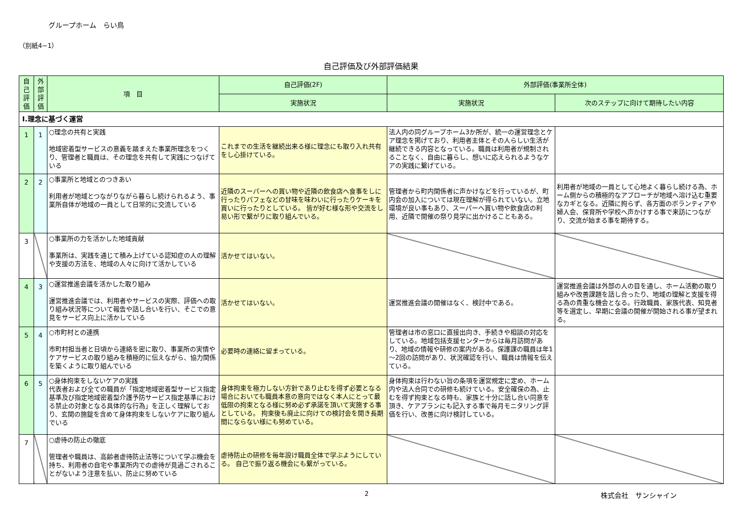グループホーム　らい鳥
（別紙4−1）
自己評価及び外部評価結果
| 自己評価 | 外部評価 | 項 目 | 自己評価(2F) | 外部評価(事業所全体) | |
| --- | --- | --- | --- | --- | --- |
| | | | 実施状況 | 実施状況 | 次のステップに向けて期待したい内容 |
| Ⅰ.理念に基づく運営 | | | | | |
| 1 | 1 | ○理念の共有と実践 地域密着型サービスの意義を踏まえた事業所理念をつくり、管理者と職員は、その理念を共有して実践につなげている | これまでの生活を継続出来る様に理念にも取り入れ共有をし心掛けている。 | 法人内の同グループホーム3か所が、統一の運営理念とケア理念を掲げており、利用者主体とその人らしい生活が継続できる内容となっている。職員は利用者が規制されることなく、自由に暮らし、想いに応えられるようなケアの実践に繋げている。 | |
| 2 | 2 | ○事業所と地域とのつきあい 利用者が地域とつながりながら暮らし続けられるよう、事業所自体が地域の一員として日常的に交流している | 近隣のスーパーへの買い物や近隣の飲食店へ食事をしに行ったりパフェなどの甘味を味わいに行ったりケーキを買いに行ったりとしている。 皆が好む様な形や交流をし易い形で繋がりに取り組んでいる。 | 管理者から町内関係者に声かけなどを行っているが、町内会の加入については現在理解が得られていない。立地環境が良い事もあり、スーパーへ買い物や飲食店の利用、近隣で開催の祭り見学に出かけることもある。 | 利用者が地域の一員として心地よく暮らし続ける為、ホーム側からの積極的なアプローチが地域へ溶け込む重要なカギとなる。近隣に拘らず、各方面のボランティアや婦人会、保育所や学校へ声かけする事で来訪につながり、交流が始まる事を期待する。 |
| 3 | | ○事業所の力を活かした地域貢献 事業所は、実践を通じて積み上げている認知症の人の理解や支援の方法を、地域の人々に向けて活かしている | 活かせてはいない。 | | |
| 4 | 3 | ○運営推進会議を活かした取り組み 運営推進会議では、利用者やサービスの実際、評価への取り組み状況等について報告や話し合いを行い、そこでの意見をサービス向上に活かしている | 活かせてはいない。 | 運営推進会議の開催はなく、検討中である。 | 運営推進会議は外部の人の目を通し、ホーム活動の取り組みや改善課題を話し合ったり、地域の理解と支援を得る為の貴重な機会となる。行政職員、家族代表、知見者等を選定し、早期に会議の開催が開始される事が望まれる。 |
| 5 | 4 | ○市町村との連携 市町村担当者と日頃から連絡を密に取り、事業所の実情やケアサービスの取り組みを積極的に伝えながら、協力関係を築くように取り組んでいる | 必要時の連絡に留まっている。 | 管理者は市の窓口に直接出向き、手続きや相談の対応をしている。地域包括支援センターからは毎月訪問があり、地域の情報や研修の案内がある。保護課の職員は年1～2回の訪問があり、状況確認を行い、職員は情報を伝えている。 | |
| 6 | 5 | ○身体拘束をしないケアの実践 代表者および全ての職員が「指定地域密着型サービス指定基準及び指定地域密着型介護予防サービス指定基準における禁止の対象となる具体的な行為」を正しく理解しており、玄関の施錠を含めて身体拘束をしないケアに取り組んでいる | 身体拘束を極力しない方針であり止むを得ず必要となる場合においても職員本意の意向ではなく本人にとって最低限の拘束となる様に努め必ず承諾を頂いて実施する事としている。 拘束後も廃止に向けての検討会を開き長期間にならない様にも努めている。 | 身体拘束は行わない旨の条項を運営規定に定め、ホーム内や法人合同での研修も続けている。安全確保の為、止むを得ず拘束となる時も、家族と十分に話し合い同意を頂き、ケアプランにも記入する事で毎月モニタリング評価を行い、改善に向け検討している。 | |
| 7 | | ○虐待の防止の徹底 管理者や職員は、高齢者虐待防止法等について学ぶ機会を持ち、利用者の自宅や事業所内での虐待が見過ごされることがないよう注意を払い、防止に努めている | 虐待防止の研修を毎年設け職員全体で学ぶようにしている。 自己で振り返る機会にも繋がっている。 | | |
2 株式会社　サンシャイン